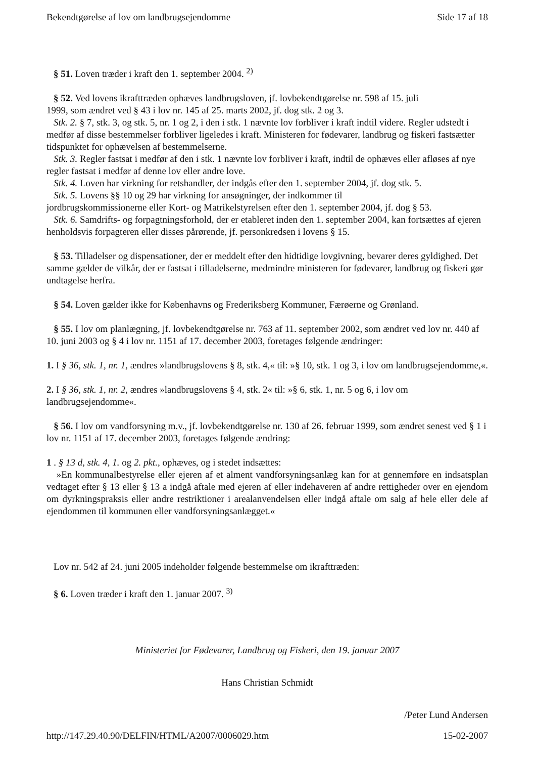Bekendtgørelse af lov om landbrugsejendomme Side 17 af 18
§ 51. Loven træder i kraft den 1. september 2004. <sup>2)</sup>
§ 52. Ved lovens ikrafttræden ophæves landbrugsloven, jf. lovbekendtgørelse nr. 598 af 15. juli
1999, som ændret ved § 43 i lov nr. 145 af 25. marts 2002, jf. dog stk. 2 og 3.
Stk. 2. § 7, stk. 3, og stk. 5, nr. 1 og 2, i den i stk. 1 nævnte lov forbliver i kraft indtil videre. Regler udstedt i medfør af disse bestemmelser forbliver ligeledes i kraft. Ministeren for fødevarer, landbrug og fiskeri fastsætter tidspunktet for ophævelsen af bestemmelserne.
Stk. 3. Regler fastsat i medfør af den i stk. 1 nævnte lov forbliver i kraft, indtil de ophæves eller afløses af nye regler fastsat i medfør af denne lov eller andre love.
Stk. 4. Loven har virkning for retshandler, der indgås efter den 1. september 2004, jf. dog stk. 5.
Stk. 5. Lovens §§ 10 og 29 har virkning for ansøgninger, der indkommer til
jordbrugskommissionerne eller Kort- og Matrikelstyrelsen efter den 1. september 2004, jf. dog § 53.
Stk. 6. Samdrifts- og forpagtningsforhold, der er etableret inden den 1. september 2004, kan fortsættes af ejeren henholdsvis forpagteren eller disses pårørende, jf. personkredsen i lovens § 15.
§ 53. Tilladelser og dispensationer, der er meddelt efter den hidtidige lovgivning, bevarer deres gyldighed. Det samme gælder de vilkår, der er fastsat i tilladelserne, medmindre ministeren for fødevarer, landbrug og fiskeri gør undtagelse herfra.
§ 54. Loven gælder ikke for Københavns og Frederiksberg Kommuner, Færøerne og Grønland.
§ 55. I lov om planlægning, jf. lovbekendtgørelse nr. 763 af 11. september 2002, som ændret ved lov nr. 440 af 10. juni 2003 og § 4 i lov nr. 1151 af 17. december 2003, foretages følgende ændringer:
1. I § 36, stk. 1, nr. 1, ændres »landbrugslovens § 8, stk. 4,« til: »§ 10, stk. 1 og 3, i lov om landbrugsejendomme,«.
2. I § 36, stk. 1, nr. 2, ændres »landbrugslovens § 4, stk. 2« til: »§ 6, stk. 1, nr. 5 og 6, i lov om landbrugsejendomme«.
§ 56. I lov om vandforsyning m.v., jf. lovbekendtgørelse nr. 130 af 26. februar 1999, som ændret senest ved § 1 i lov nr. 1151 af 17. december 2003, foretages følgende ændring:
1 . § 13 d, stk. 4, 1. og 2. pkt., ophæves, og i stedet indsættes:
»En kommunalbestyrelse eller ejeren af et alment vandforsyningsanlæg kan for at gennemføre en indsatsplan vedtaget efter § 13 eller § 13 a indgå aftale med ejeren af eller indehaveren af andre rettigheder over en ejendom om dyrkningspraksis eller andre restriktioner i arealanvendelsen eller indgå aftale om salg af hele eller dele af ejendommen til kommunen eller vandforsyningsanlægget.«
Lov nr. 542 af 24. juni 2005 indeholder følgende bestemmelse om ikrafttræden:
§ 6. Loven træder i kraft den 1. januar 2007. <sup>3)</sup>
Ministeriet for Fødevarer, Landbrug og Fiskeri, den 19. januar 2007
Hans Christian Schmidt
/Peter Lund Andersen
http://147.29.40.90/DELFIN/HTML/A2007/0006029.htm 15-02-2007